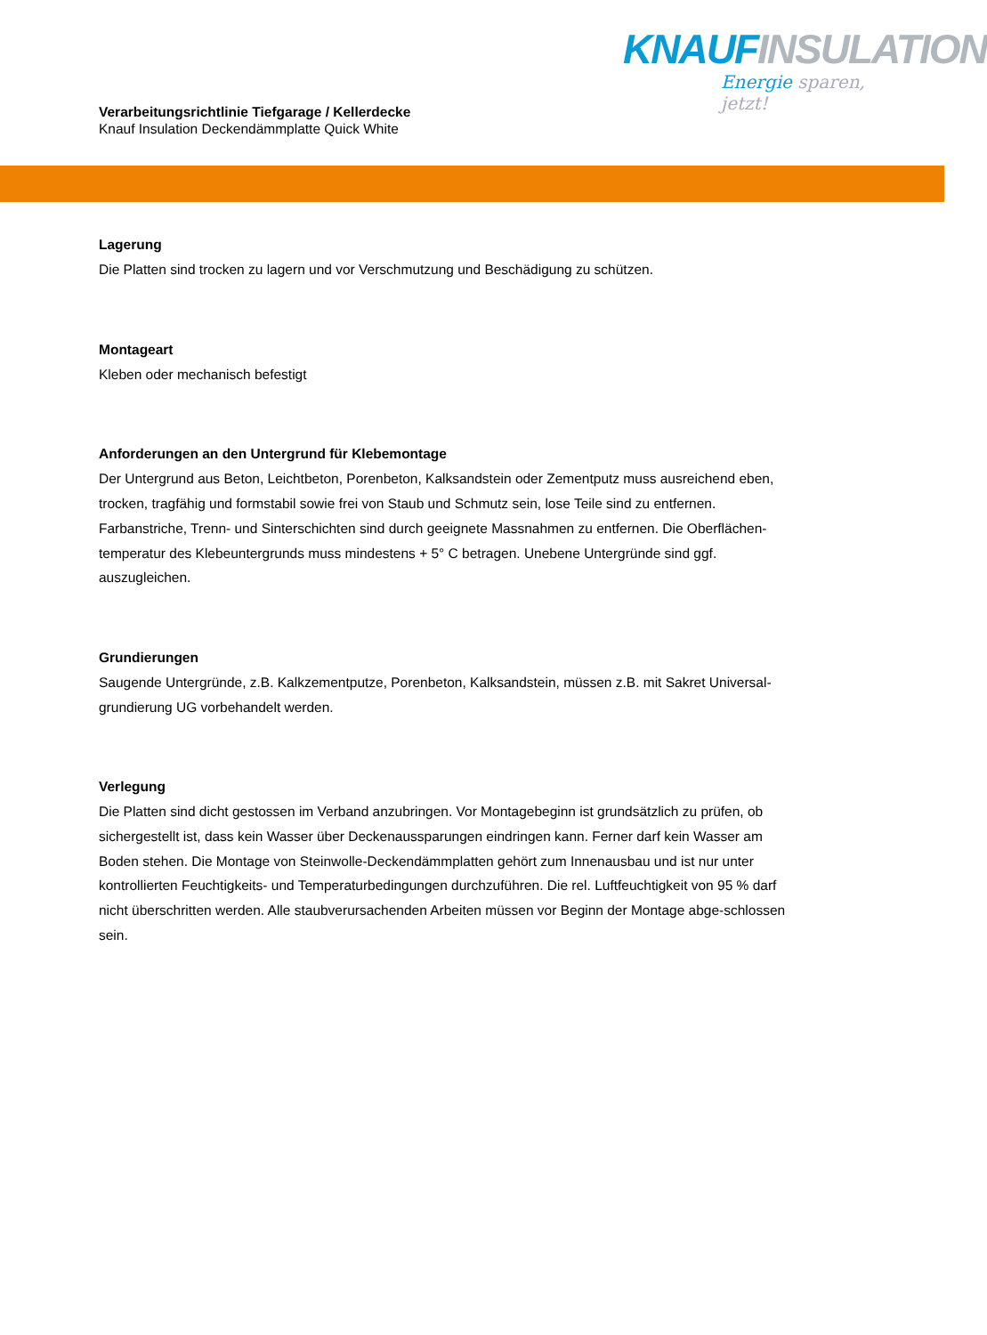KNAUF INSULATION
Energie sparen, jetzt!
Verarbeitungsrichtlinie Tiefgarage / Kellerdecke
Knauf Insulation Deckendämmplatte Quick White
Lagerung
Die Platten sind trocken zu lagern und vor Verschmutzung und Beschädigung zu schützen.
Montageart
Kleben oder mechanisch befestigt
Anforderungen an den Untergrund für Klebemontage
Der Untergrund aus Beton, Leichtbeton, Porenbeton, Kalksandstein oder Zementputz muss ausreichend eben, trocken, tragfähig und formstabil sowie frei von Staub und Schmutz sein, lose Teile sind zu entfernen. Farbanstriche, Trenn- und Sinterschichten sind durch geeignete Massnahmen zu entfernen. Die Oberflächen-temperatur des Klebeuntergrunds muss mindestens + 5° C betragen. Unebene Untergründe sind ggf. auszugleichen.
Grundierungen
Saugende Untergründe, z.B. Kalkzementputze, Porenbeton, Kalksandstein, müssen z.B. mit Sakret Universal-grundierung UG vorbehandelt werden.
Verlegung
Die Platten sind dicht gestossen im Verband anzubringen. Vor Montagebeginn ist grundsätzlich zu prüfen, ob sichergestellt ist, dass kein Wasser über Deckenaussparungen eindringen kann. Ferner darf kein Wasser am Boden stehen. Die Montage von Steinwolle-Deckendämmplatten gehört zum Innenausbau und ist nur unter kontrollierten Feuchtigkeits- und Temperaturbedingungen durchzuführen. Die rel. Luftfeuchtigkeit von 95 % darf nicht überschritten werden. Alle staubverursachenden Arbeiten müssen vor Beginn der Montage abge-schlossen sein.